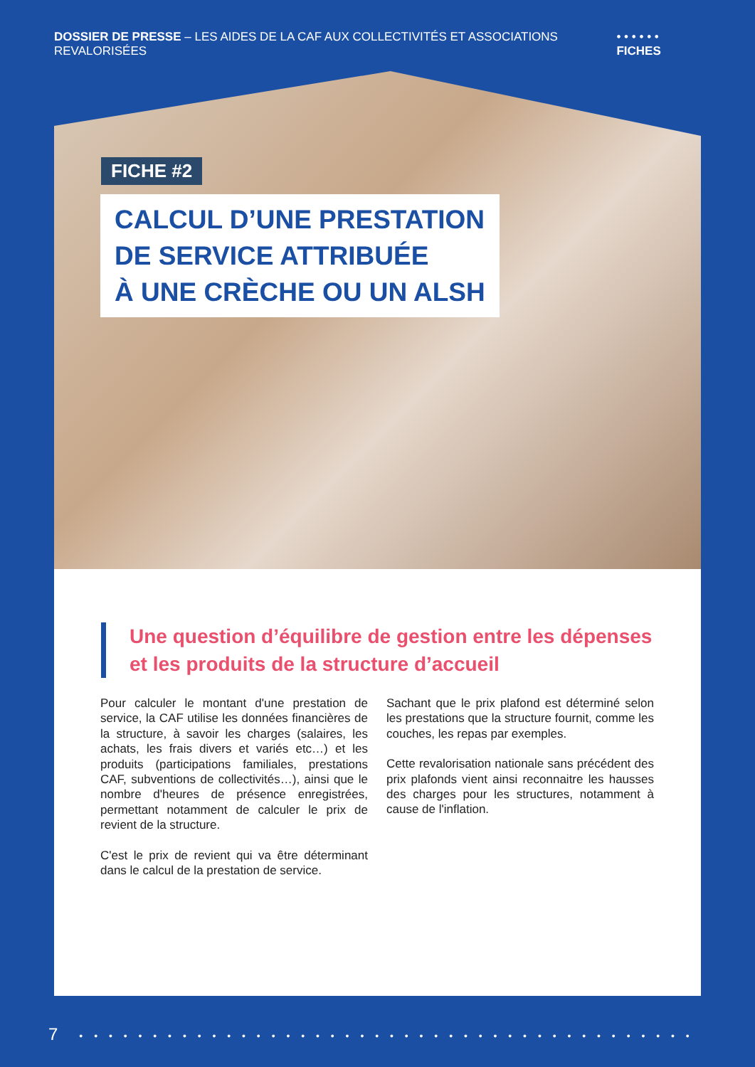DOSSIER DE PRESSE – LES AIDES DE LA CAF AUX COLLECTIVITÉS ET ASSOCIATIONS REVALORISÉES • • • • • • FICHES
FICHE #2
CALCUL D’UNE PRESTATION
DE SERVICE ATTRIBUÉE
À UNE CRÈCHE OU UN ALSH
Une question d’équilibre de gestion entre les dépenses
et les produits de la structure d’accueil
Pour calculer le montant d'une prestation de service, la CAF utilise les données financières de la structure, à savoir les charges (salaires, les achats, les frais divers et variés etc…) et les produits (participations familiales, prestations CAF, subventions de collectivités…), ainsi que le nombre d'heures de présence enregistrées, permettant notamment de calculer le prix de revient de la structure.
C'est le prix de revient qui va être déterminant dans le calcul de la prestation de service.
Sachant que le prix plafond est déterminé selon les prestations que la structure fournit, comme les couches, les repas par exemples.
Cette revalorisation nationale sans précédent des prix plafonds vient ainsi reconnaitre les hausses des charges pour les structures, notamment à cause de l'inflation.
7 • • • • • • • • • • • • • • • • • • • • • • • • • • • • • • • • • • • • • • • • • • • • • • • • • • • • •